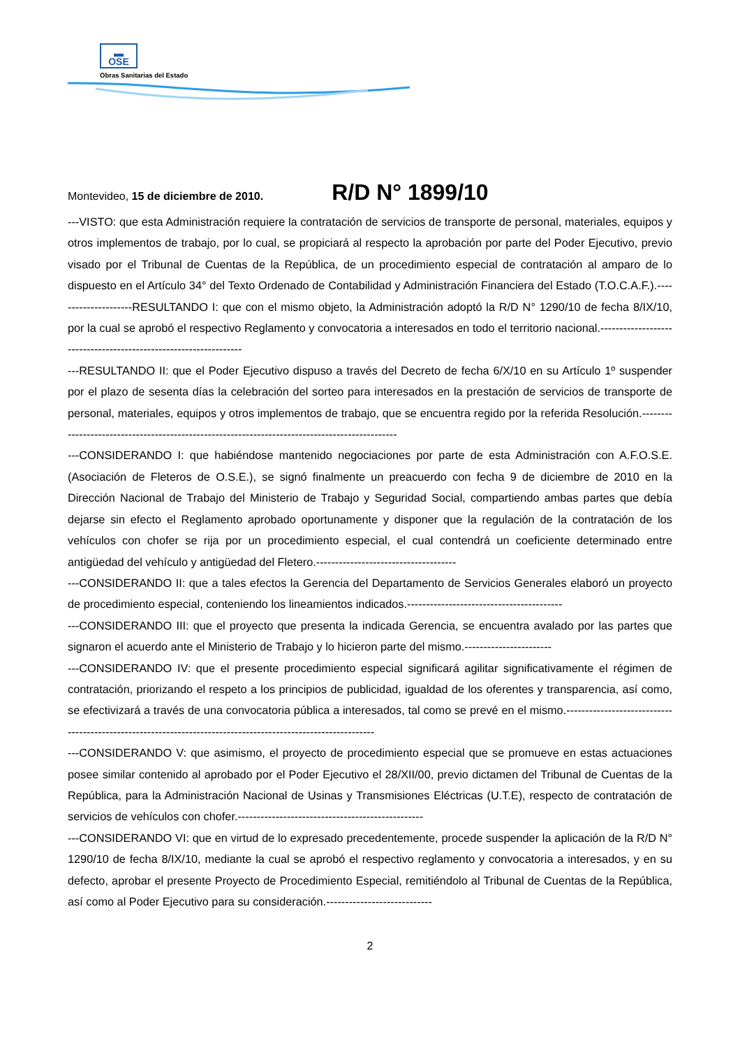▬
OSE
Obras Sanitarias del Estado
Montevideo, 15 de diciembre de 2010. R/D N° 1899/10
---VISTO: que esta Administración requiere la contratación de servicios de transporte de personal, materiales, equipos y otros implementos de trabajo, por lo cual, se propiciará al respecto la aprobación por parte del Poder Ejecutivo, previo visado por el Tribunal de Cuentas de la República, de un procedimiento especial de contratación al amparo de lo dispuesto en el Artículo 34° del Texto Ordenado de Contabilidad y Administración Financiera del Estado (T.O.C.A.F.).---------------------RESULTANDO I: que con el mismo objeto, la Administración adoptó la R/D N° 1290/10 de fecha 8/IX/10, por la cual se aprobó el respectivo Reglamento y convocatoria a interesados en todo el territorio nacional.-----------------------------------------------------------------
---RESULTANDO II: que el Poder Ejecutivo dispuso a través del Decreto de fecha 6/X/10 en su Artículo 1º suspender por el plazo de sesenta días la celebración del sorteo para interesados en la prestación de servicios de transporte de personal, materiales, equipos y otros implementos de trabajo, que se encuentra regido por la referida Resolución.-----------------------------------------------------------------------------------------------
---CONSIDERANDO I: que habiéndose mantenido negociaciones por parte de esta Administración con A.F.O.S.E. (Asociación de Fleteros de O.S.E.), se signó finalmente un preacuerdo con fecha 9 de diciembre de 2010 en la Dirección Nacional de Trabajo del Ministerio de Trabajo y Seguridad Social, compartiendo ambas partes que debía dejarse sin efecto el Reglamento aprobado oportunamente y disponer que la regulación de la contratación de los vehículos con chofer se rija por un procedimiento especial, el cual contendrá un coeficiente determinado entre antigüedad del vehículo y antigüedad del Fletero.-------------------------------------
---CONSIDERANDO II: que a tales efectos la Gerencia del Departamento de Servicios Generales elaboró un proyecto de procedimiento especial, conteniendo los lineamientos indicados.-----------------------------------------
---CONSIDERANDO III: que el proyecto que presenta la indicada Gerencia, se encuentra avalado por las partes que signaron el acuerdo ante el Ministerio de Trabajo y lo hicieron parte del mismo.-----------------------
---CONSIDERANDO IV: que el presente procedimiento especial significará agilitar significativamente el régimen de contratación, priorizando el respeto a los principios de publicidad, igualdad de los oferentes y transparencia, así como, se efectivizará a través de una convocatoria pública a interesados, tal como se prevé en el mismo.-------------------------------------------------------------------------------------------------------------
---CONSIDERANDO V: que asimismo, el proyecto de procedimiento especial que se promueve en estas actuaciones posee similar contenido al aprobado por el Poder Ejecutivo el 28/XII/00, previo dictamen del Tribunal de Cuentas de la República, para la Administración Nacional de Usinas y Transmisiones Eléctricas (U.T.E), respecto de contratación de servicios de vehículos con chofer.-------------------------------------------------
---CONSIDERANDO VI: que en virtud de lo expresado precedentemente, procede suspender la aplicación de la R/D N° 1290/10 de fecha 8/IX/10, mediante la cual se aprobó el respectivo reglamento y convocatoria a interesados, y en su defecto, aprobar el presente Proyecto de Procedimiento Especial, remitiéndolo al Tribunal de Cuentas de la República, así como al Poder Ejecutivo para su consideración.----------------------------
2